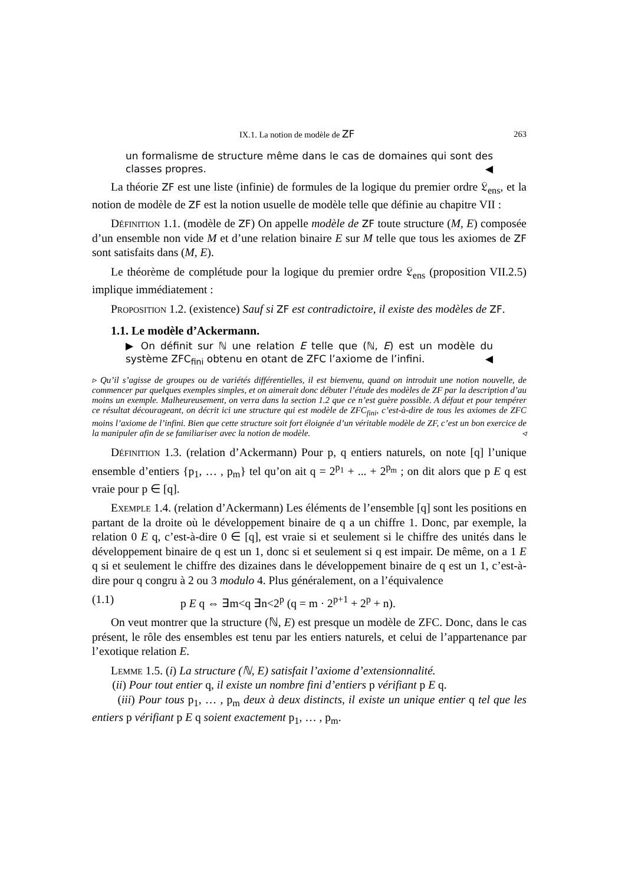IX.1. La notion de modèle de ZF 263
un formalisme de structure même dans le cas de domaines qui sont des classes propres. ◀
La théorie ZF est une liste (infinie) de formules de la logique du premier ordre 𝔏<sub>ens</sub>, et la notion de modèle de ZF est la notion usuelle de modèle telle que définie au chapitre VII :
Définition 1.1. (modèle de ZF) On appelle modèle de ZF toute structure (M, E) composée d’un ensemble non vide M et d’une relation binaire E sur M telle que tous les axiomes de ZF sont satisfaits dans (M, E).
Le théorème de complétude pour la logique du premier ordre 𝔏<sub>ens</sub> (proposition VII.2.5) implique immédiatement :
Proposition 1.2. (existence) Sauf si ZF est contradictoire, il existe des modèles de ZF.
1.1. Le modèle d’Ackermann.
▶ On définit sur ℕ une relation E telle que (ℕ, E) est un modèle du système ZFC<sub>fini</sub> obtenu en otant de ZFC l’axiome de l’infini. ◀
▹ Qu’il s’agisse de groupes ou de variétés différentielles, il est bienvenu, quand on introduit une notion nouvelle, de commencer par quelques exemples simples, et on aimerait donc débuter l’étude des modèles de ZF par la description d’au moins un exemple. Malheureusement, on verra dans la section 1.2 que ce n’est guère possible. A défaut et pour tempérer ce résultat décourageant, on décrit ici une structure qui est modèle de ZFC<sub>fini</sub>, c’est-à-dire de tous les axiomes de ZFC moins l’axiome de l’infini. Bien que cette structure soit fort éloignée d’un véritable modèle de ZF, c’est un bon exercice de la manipuler afin de se familiariser avec la notion de modèle. ◃
Définition 1.3. (relation d’Ackermann) Pour p, q entiers naturels, on note [q] l’unique ensemble d’entiers {p<sub>1</sub>, … , p<sub>m</sub>} tel qu’on ait q = 2<sup>p<sub>1</sub></sup> + ... + 2<sup>p<sub>m</sub></sup> ; on dit alors que p E q est vraie pour p ∈ [q].
Exemple 1.4. (relation d’Ackermann) Les éléments de l’ensemble [q] sont les positions en partant de la droite où le développement binaire de q a un chiffre 1. Donc, par exemple, la relation 0 E q, c’est-à-dire 0 ∈ [q], est vraie si et seulement si le chiffre des unités dans le développement binaire de q est un 1, donc si et seulement si q est impair. De même, on a 1 E q si et seulement le chiffre des dizaines dans le développement binaire de q est un 1, c’est-à-dire pour q congru à 2 ou 3 modulo 4. Plus généralement, on a l’équivalence
(1.1) p E q ⇔ ∃m<q ∃n<2<sup>p</sup> (q = m · 2<sup>p+1</sup> + 2<sup>p</sup> + n).
On veut montrer que la structure (ℕ, E) est presque un modèle de ZFC. Donc, dans le cas présent, le rôle des ensembles est tenu par les entiers naturels, et celui de l’appartenance par l’exotique relation E.
Lemme 1.5. (i) La structure (ℕ, E) satisfait l’axiome d’extensionnalité.
(ii) Pour tout entier q, il existe un nombre fini d’entiers p vérifiant p E q.
(iii) Pour tous p<sub>1</sub>, … , p<sub>m</sub> deux à deux distincts, il existe un unique entier q tel que les entiers p vérifiant p E q soient exactement p<sub>1</sub>, … , p<sub>m</sub>.